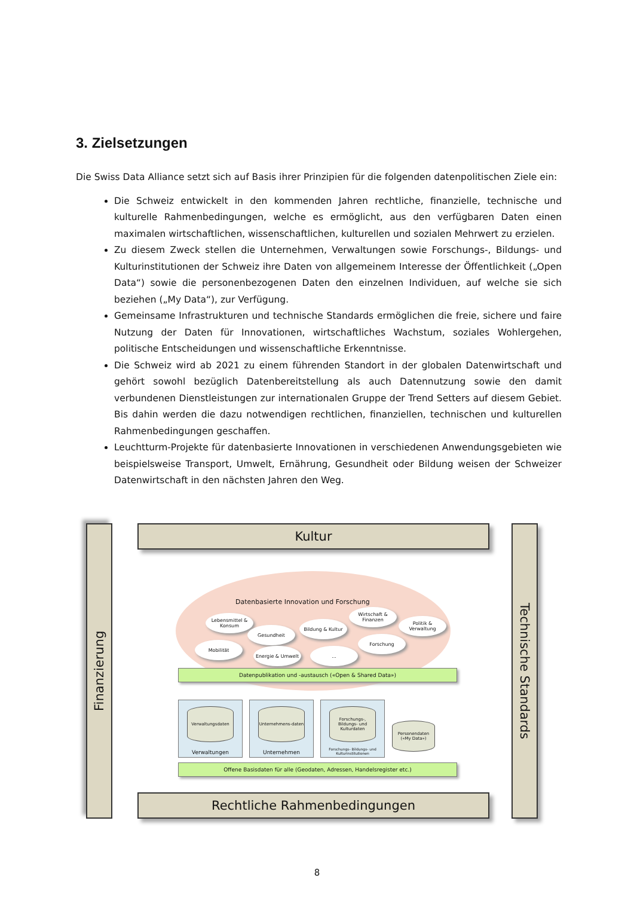3. Zielsetzungen
Die Swiss Data Alliance setzt sich auf Basis ihrer Prinzipien für die folgenden datenpolitischen Ziele ein:
Die Schweiz entwickelt in den kommenden Jahren rechtliche, finanzielle, technische und kulturelle Rahmenbedingungen, welche es ermöglicht, aus den verfügbaren Daten einen maximalen wirtschaftlichen, wissenschaftlichen, kulturellen und sozialen Mehrwert zu erzielen.
Zu diesem Zweck stellen die Unternehmen, Verwaltungen sowie Forschungs-, Bildungs- und Kulturinstitutionen der Schweiz ihre Daten von allgemeinem Interesse der Öffentlichkeit („Open Data“) sowie die personenbezogenen Daten den einzelnen Individuen, auf welche sie sich beziehen („My Data“), zur Verfügung.
Gemeinsame Infrastrukturen und technische Standards ermöglichen die freie, sichere und faire Nutzung der Daten für Innovationen, wirtschaftliches Wachstum, soziales Wohlergehen, politische Entscheidungen und wissenschaftliche Erkenntnisse.
Die Schweiz wird ab 2021 zu einem führenden Standort in der globalen Datenwirtschaft und gehört sowohl bezüglich Datenbereitstellung als auch Datennutzung sowie den damit verbundenen Dienstleistungen zur internationalen Gruppe der Trend Setters auf diesem Gebiet. Bis dahin werden die dazu notwendigen rechtlichen, finanziellen, technischen und kulturellen Rahmenbedingungen geschaffen.
Leuchtturm-Projekte für datenbasierte Innovationen in verschiedenen Anwendungsgebieten wie beispielsweise Transport, Umwelt, Ernährung, Gesundheit oder Bildung weisen der Schweizer Datenwirtschaft in den nächsten Jahren den Weg.
Kultur
Finanzierung
Technische Standards
Datenbasierte Innovation und Forschung
Lebensmittel & Konsum
Gesundheit
Bildung & Kultur
Wirtschaft & Finanzen
Politik & Verwaltung
Mobilität
Energie & Umwelt ...
Forschung
Datenpublikation und -austausch («Open & Shared Data»)
Verwaltungsdaten
Verwaltungen
Unternehmens-daten
Unternehmen
Forschungs-, Bildungs- und Kulturdaten
Forschungs- Bildungs- und Kulturinstitutionen
Personendaten («My Data»)
Offene Basisdaten für alle (Geodaten, Adressen, Handelsregister etc.)
Rechtliche Rahmenbedingungen
8